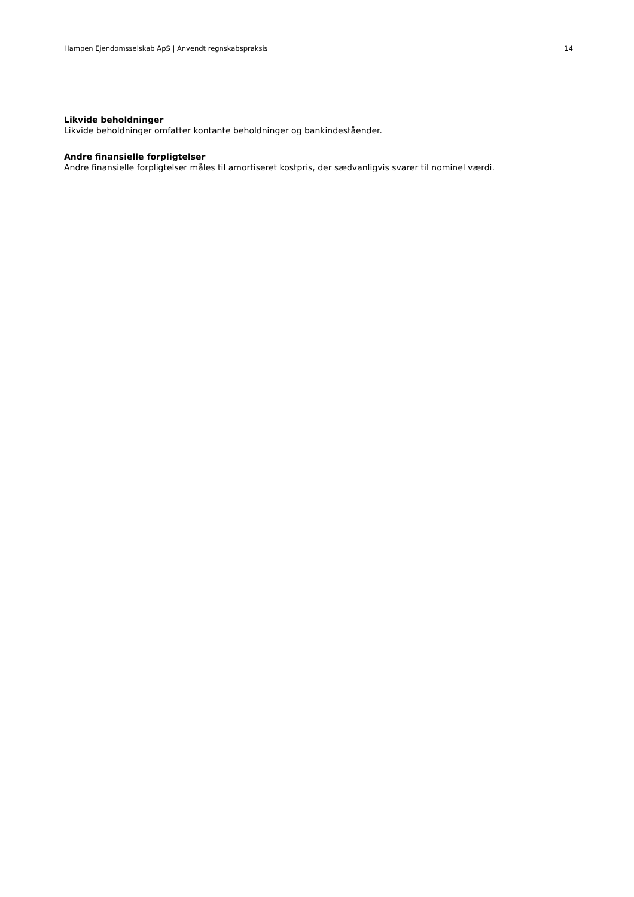Hampen Ejendomsselskab ApS | Anvendt regnskabspraksis 14
Likvide beholdninger
Likvide beholdninger omfatter kontante beholdninger og bankindeståender.
Andre finansielle forpligtelser
Andre finansielle forpligtelser måles til amortiseret kostpris, der sædvanligvis svarer til nominel værdi.